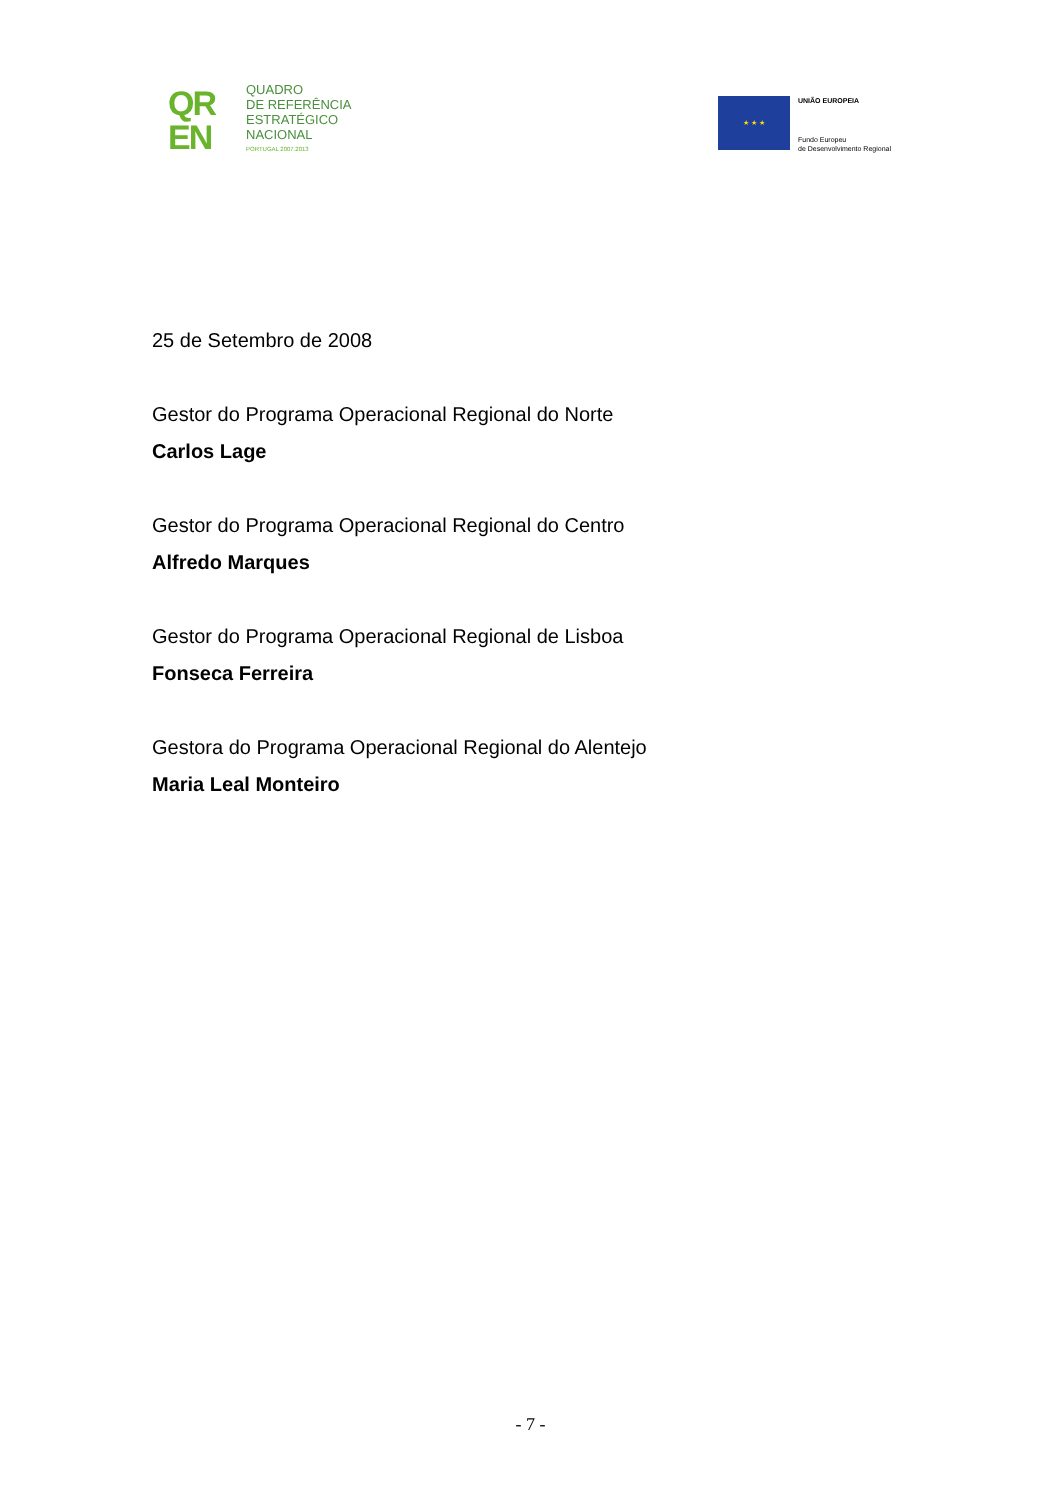QR
EN
QUADRO
DE REFERÊNCIA
ESTRATÉGICO
NACIONAL
PORTUGAL 2007.2013
★ ★ ★
UNIÃO EUROPEIA
Fundo Europeu
de Desenvolvimento Regional
25 de Setembro de 2008
Gestor do Programa Operacional Regional do Norte
Carlos Lage
Gestor do Programa Operacional Regional do Centro
Alfredo Marques
Gestor do Programa Operacional Regional de Lisboa
Fonseca Ferreira
Gestora do Programa Operacional Regional do Alentejo
Maria Leal Monteiro
- 7 -